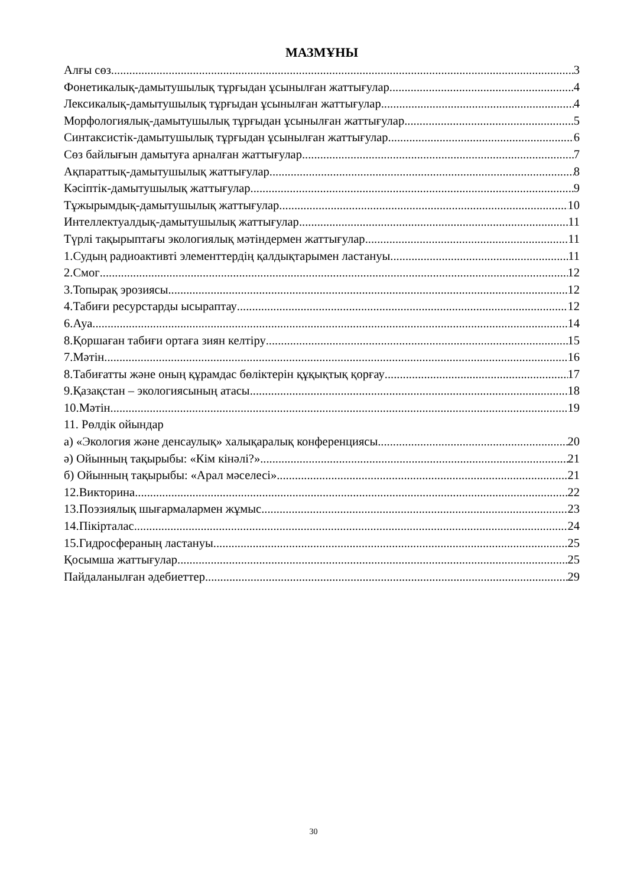МАЗМҰНЫ
Алғы сөз 3
Фонетикалық-дамытушылық тұрғыдан ұсынылған жаттығулар 4
Лексикалық-дамытушылық тұрғыдан ұсынылған жаттығулар 4
Морфологиялық-дамытушылық тұрғыдан ұсынылған жаттығулар 5
Синтаксистік-дамытушылық тұрғыдан ұсынылған жаттығулар 6
Сөз байлығын дамытуға арналған жаттығулар 7
Ақпараттық-дамытушылық жаттығулар 8
Кәсіптік-дамытушылық жаттығулар 9
Тұжырымдық-дамытушылық жаттығулар 10
Интеллектуалдық-дамытушылық жаттығулар 11
Түрлі тақырыптағы экологиялық мәтіндермен жаттығулар 11
1.Судың радиоактивті элементтердің қалдықтарымен ластануы 11
2.Смог 12
3.Топырақ эрозиясы 12
4.Табиғи ресурстарды ысырaптау 12
6.Ауа 14
8.Қоршаған табиғи ортаға зиян келтіру 15
7.Мәтін 16
8.Табиғатты және оның құрамдас бөліктерін құқықтық қорғау 17
9.Қазақстан – экологиясының атасы 18
10.Мәтін 19
11. Рөлдік ойындар
а) «Экология және денсаулық» халықаралық конференциясы 20
ә) Ойынның тақырыбы: «Кім кінәлі?» 21
б) Ойынның тақырыбы: «Арал мәселесі» 21
12.Викторина 22
13.Поэзиялық шығармалармен жұмыс 23
14.Пікірталас 24
15.Гидросфераның ластануы 25
Қосымша жаттығулар 25
Пайдаланылған әдебиеттер 29
30